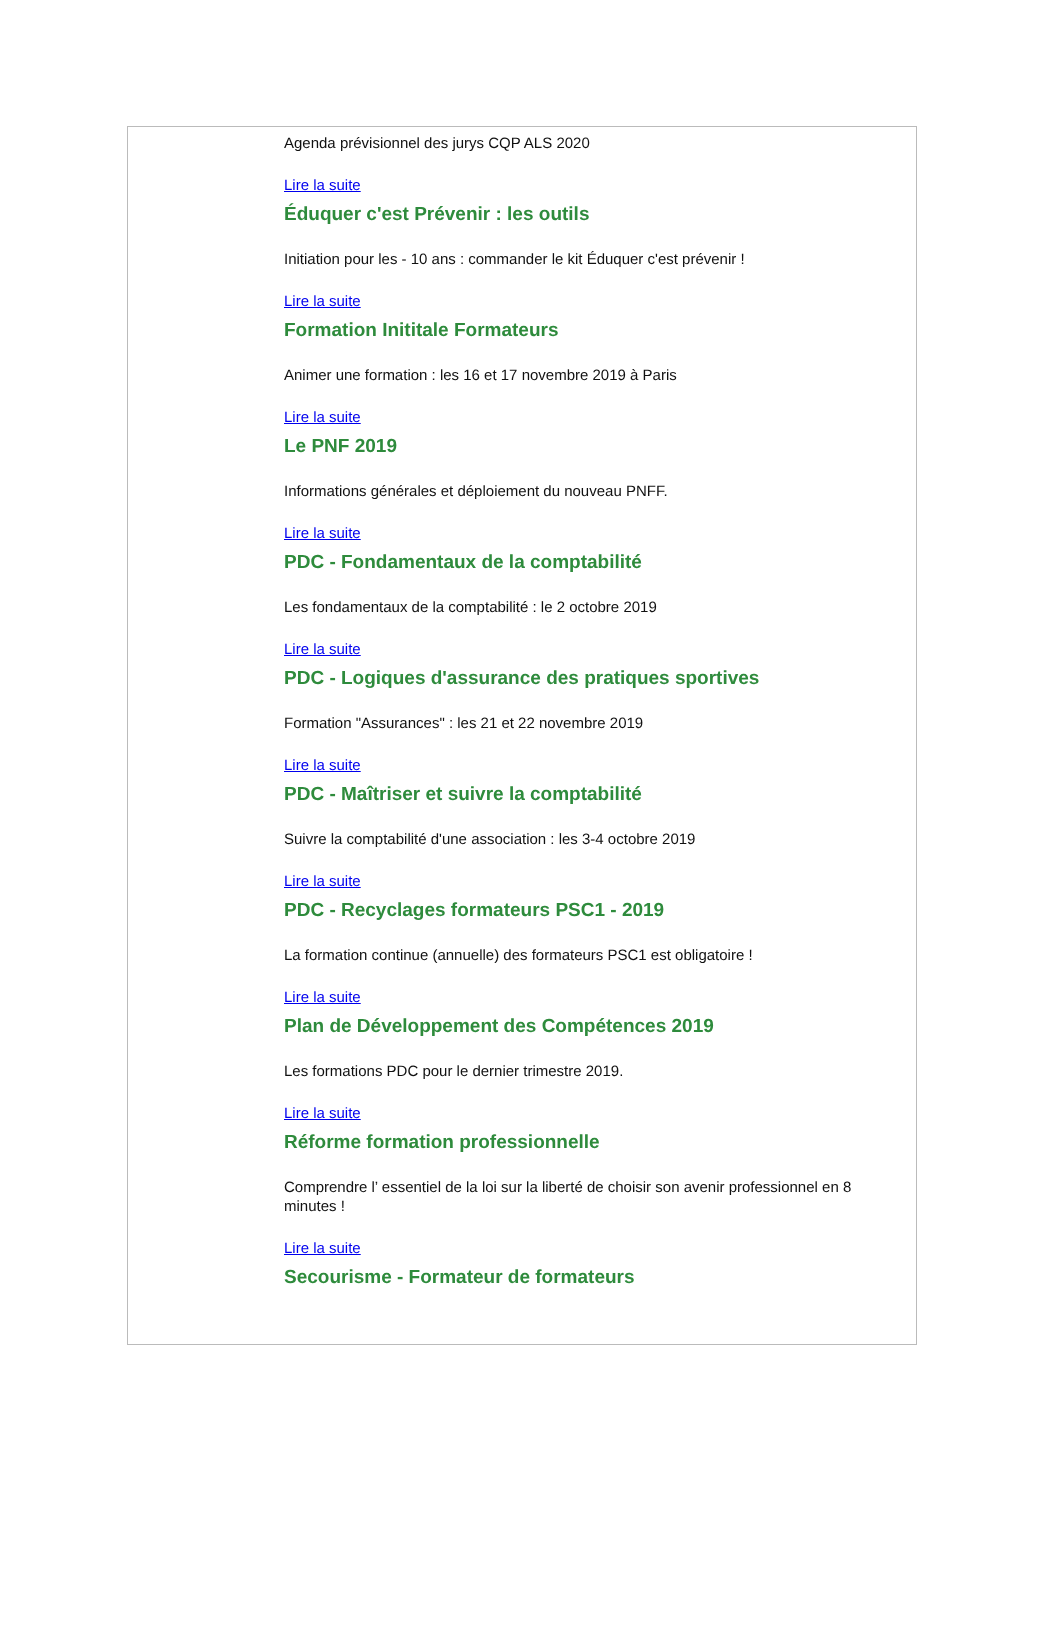Agenda prévisionnel des jurys CQP ALS 2020
Lire la suite
Éduquer c'est Prévenir : les outils
Initiation pour les - 10 ans : commander le kit Éduquer c'est prévenir !
Lire la suite
Formation Inititale Formateurs
Animer une formation : les 16 et 17 novembre 2019 à Paris
Lire la suite
Le PNF 2019
Informations générales et déploiement du nouveau PNFF.
Lire la suite
PDC - Fondamentaux de la comptabilité
Les fondamentaux de la comptabilité : le 2 octobre 2019
Lire la suite
PDC - Logiques d'assurance des pratiques sportives
Formation "Assurances" : les 21 et 22 novembre 2019
Lire la suite
PDC - Maîtriser et suivre la comptabilité
Suivre la comptabilité d'une association : les 3-4 octobre 2019
Lire la suite
PDC - Recyclages formateurs PSC1 - 2019
La formation continue (annuelle) des formateurs PSC1 est obligatoire !
Lire la suite
Plan de Développement des Compétences 2019
Les formations PDC pour le dernier trimestre 2019.
Lire la suite
Réforme formation professionnelle
Comprendre l’ essentiel de la loi sur la liberté de choisir son avenir professionnel en 8 minutes !
Lire la suite
Secourisme - Formateur de formateurs